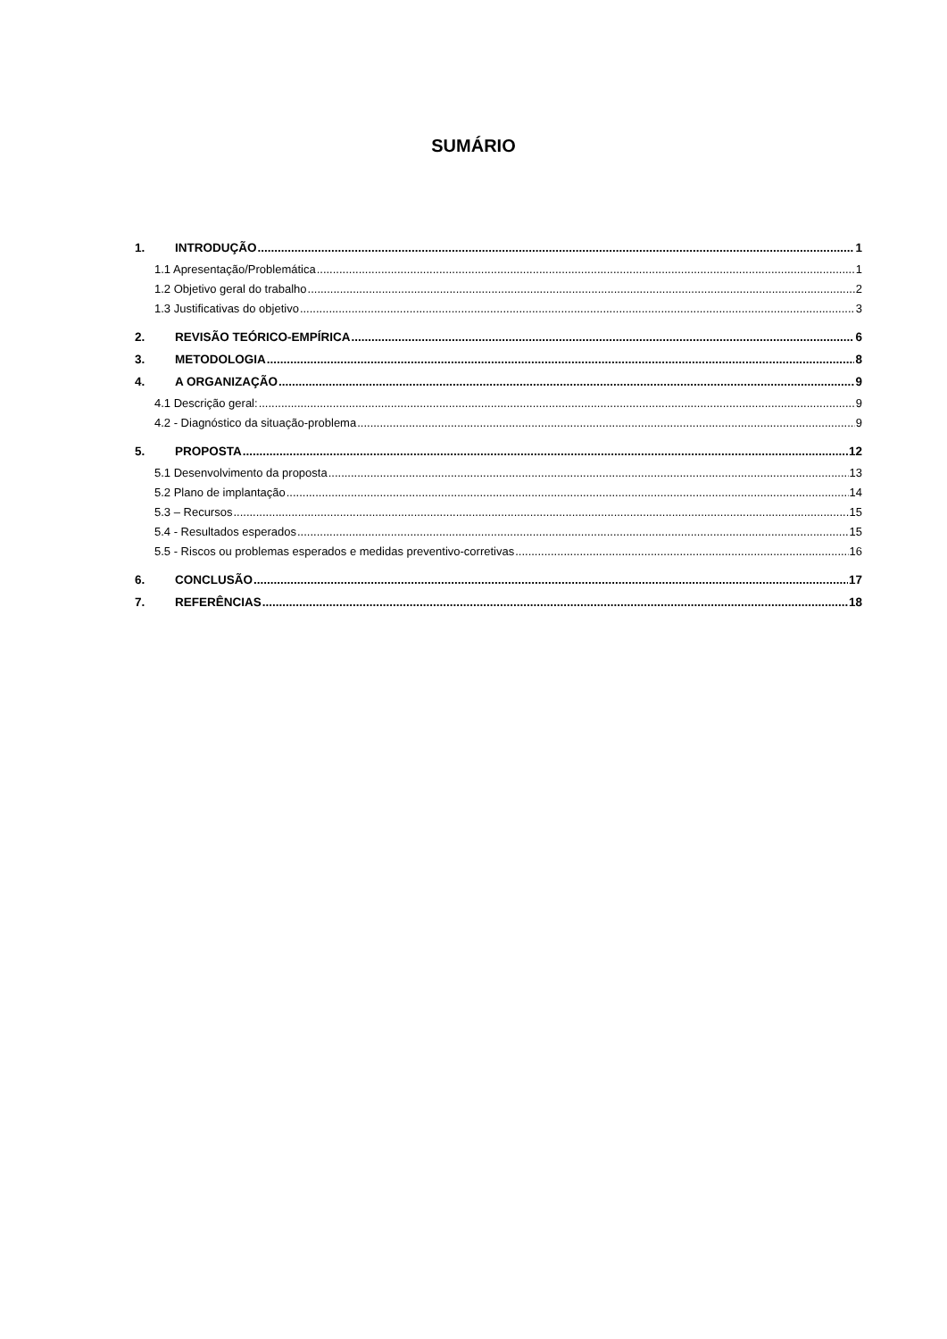SUMÁRIO
1. INTRODUÇÃO 1
1.1 Apresentação/Problemática 1
1.2 Objetivo geral do trabalho 2
1.3 Justificativas do objetivo 3
2. REVISÃO TEÓRICO-EMPÍRICA 6
3. METODOLOGIA 8
4. A ORGANIZAÇÃO 9
4.1 Descrição geral: 9
4.2 - Diagnóstico da situação-problema 9
5. PROPOSTA 12
5.1 Desenvolvimento da proposta 13
5.2 Plano de implantação 14
5.3 – Recursos 15
5.4 - Resultados esperados 15
5.5 - Riscos ou problemas esperados e medidas preventivo-corretivas 16
6. CONCLUSÃO 17
7. REFERÊNCIAS 18